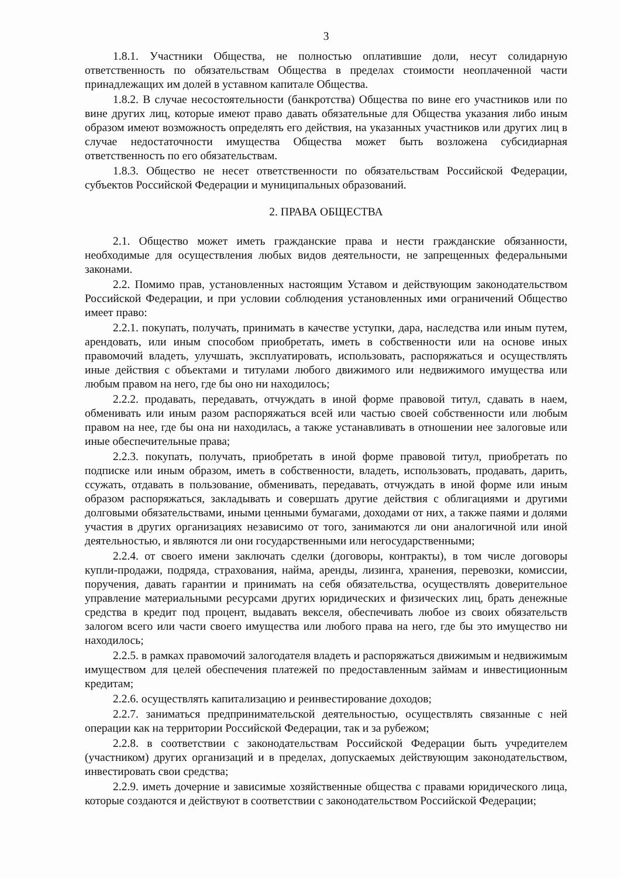3
1.8.1. Участники Общества, не полностью оплатившие доли, несут солидарную ответственность по обязательствам Общества в пределах стоимости неоплаченной части принадлежащих им долей в уставном капитале Общества.
1.8.2. В случае несостоятельности (банкротства) Общества по вине его участников или по вине других лиц, которые имеют право давать обязательные для Общества указания либо иным образом имеют возможность определять его действия, на указанных участников или других лиц в случае недостаточности имущества Общества может быть возложена субсидиарная ответственность по его обязательствам.
1.8.3. Общество не несет ответственности по обязательствам Российской Федерации, субъектов Российской Федерации и муниципальных образований.
2. ПРАВА ОБЩЕСТВА
2.1. Общество может иметь гражданские права и нести гражданские обязанности, необходимые для осуществления любых видов деятельности, не запрещенных федеральными законами.
2.2. Помимо прав, установленных настоящим Уставом и действующим законодательством Российской Федерации, и при условии соблюдения установленных ими ограничений Общество имеет право:
2.2.1. покупать, получать, принимать в качестве уступки, дара, наследства или иным путем, арендовать, или иным способом приобретать, иметь в собственности или на основе иных правомочий владеть, улучшать, эксплуатировать, использовать, распоряжаться и осуществлять иные действия с объектами и титулами любого движимого или недвижимого имущества или любым правом на него, где бы оно ни находилось;
2.2.2. продавать, передавать, отчуждать в иной форме правовой титул, сдавать в наем, обменивать или иным разом распоряжаться всей или частью своей собственности или любым правом на нее, где бы она ни находилась, а также устанавливать в отношении нее залоговые или иные обеспечительные права;
2.2.3. покупать, получать, приобретать в иной форме правовой титул, приобретать по подписке или иным образом, иметь в собственности, владеть, использовать, продавать, дарить, ссужать, отдавать в пользование, обменивать, передавать, отчуждать в иной форме или иным образом распоряжаться, закладывать и совершать другие действия с облигациями и другими долговыми обязательствами, иными ценными бумагами, доходами от них, а также паями и долями участия в других организациях независимо от того, занимаются ли они аналогичной или иной деятельностью, и являются ли они государственными или негосударственными;
2.2.4. от своего имени заключать сделки (договоры, контракты), в том числе договоры купли-продажи, подряда, страхования, найма, аренды, лизинга, хранения, перевозки, комиссии, поручения, давать гарантии и принимать на себя обязательства, осуществлять доверительное управление материальными ресурсами других юридических и физических лиц, брать денежные средства в кредит под процент, выдавать векселя, обеспечивать любое из своих обязательств залогом всего или части своего имущества или любого права на него, где бы это имущество ни находилось;
2.2.5. в рамках правомочий залогодателя владеть и распоряжаться движимым и недвижимым имуществом для целей обеспечения платежей по предоставленным займам и инвестиционным кредитам;
2.2.6. осуществлять капитализацию и реинвестирование доходов;
2.2.7. заниматься предпринимательской деятельностью, осуществлять связанные с ней операции как на территории Российской Федерации, так и за рубежом;
2.2.8. в соответствии с законодательствам Российской Федерации быть учредителем (участником) других организаций и в пределах, допускаемых действующим законодательством, инвестировать свои средства;
2.2.9. иметь дочерние и зависимые хозяйственные общества с правами юридического лица, которые создаются и действуют в соответствии с законодательством Российской Федерации;